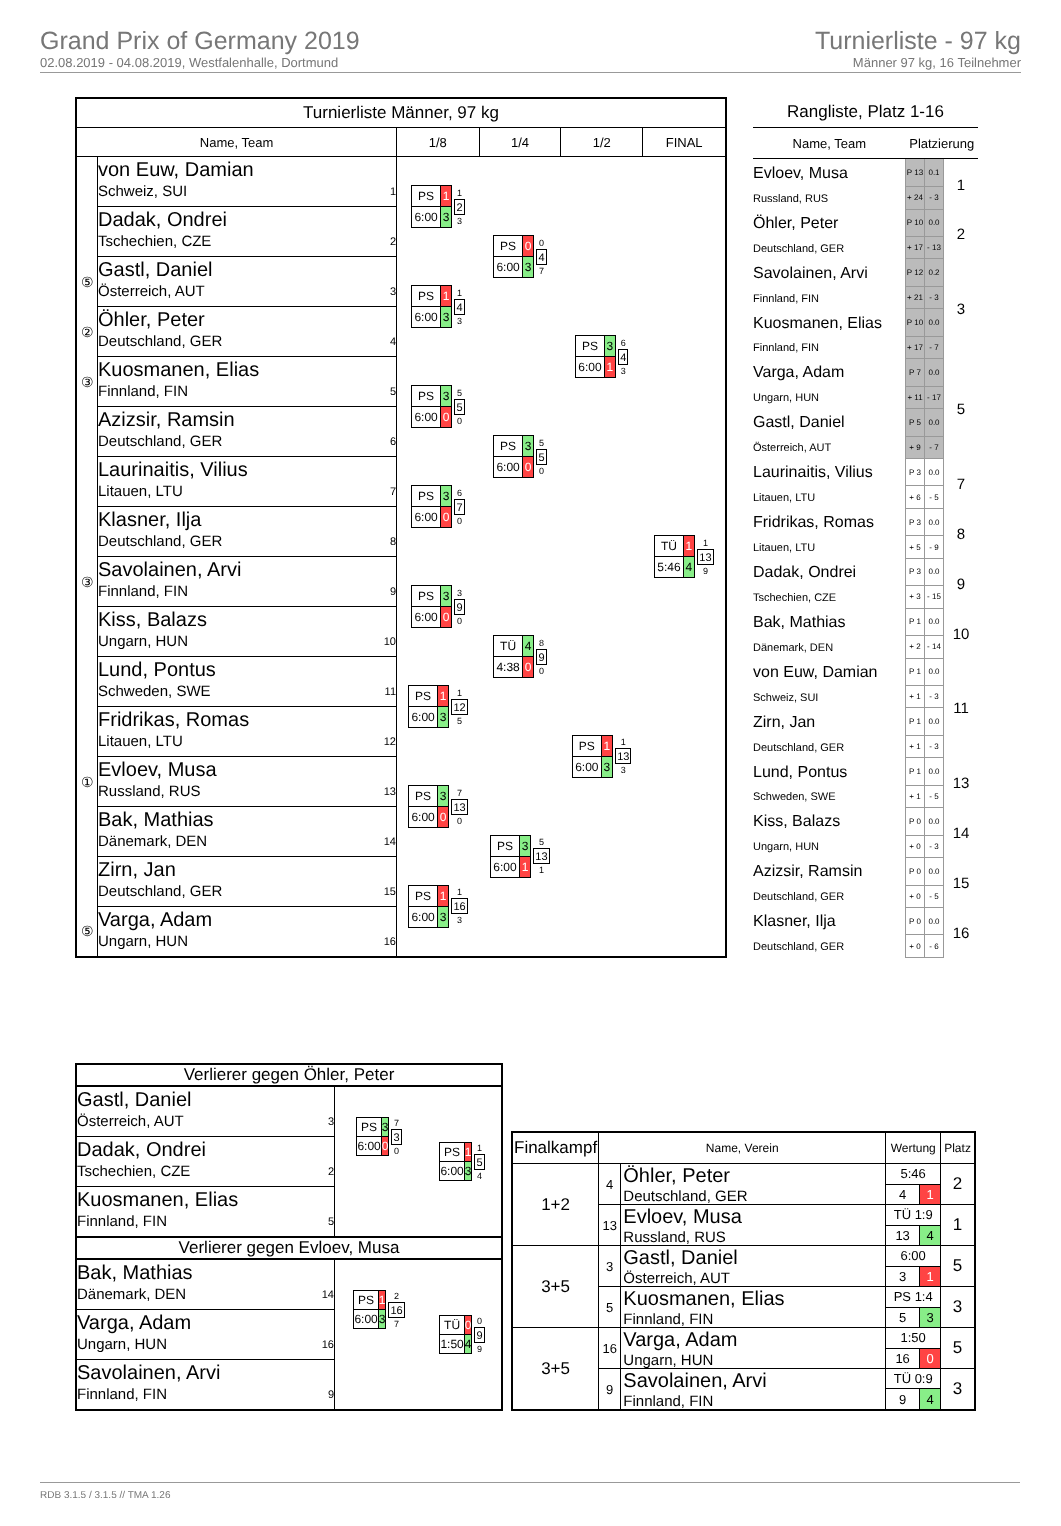Grand Prix of Germany 2019
02.08.2019 - 04.08.2019, Westfalenhalle, Dortmund
Turnierliste - 97 kg
Männer 97 kg, 16 Teilnehmer
| Turnierliste Männer, 97 kg | | | | | |
| --- | --- | --- | --- | --- | --- |
| Name, Team | | 1/8 | 1/4 | 1/2 | FINAL |
| | von Euw, Damian Schweiz, SUI 1 | / PS / 1 / / 6:00 / 3 / 1 2 3 | / PS / 0 / / 6:00 / 3 / 0 4 7 | / PS / 3 / / 6:00 / 1 / 6 4 3 | / TÜ / 1 / / 5:46 / 4 / 1 13 9 |
| | Dadak, Ondrei Tschechien, CZE 2 | | | | |
| ⑤ | Gastl, Daniel Österreich, AUT 3 | / PS / 1 / / 6:00 / 3 / 1 4 3 | | | |
| ② | Öhler, Peter Deutschland, GER 4 | | | | |
| ③ | Kuosmanen, Elias Finnland, FIN 5 | / PS / 3 / / 6:00 / 0 / 5 5 0 | / PS / 3 / / 6:00 / 0 / 5 5 0 | | |
| | Azizsir, Ramsin Deutschland, GER 6 | | | | |
| | Laurinaitis, Vilius Litauen, LTU 7 | / PS / 3 / / 6:00 / 0 / 6 7 0 | | | |
| | Klasner, Ilja Deutschland, GER 8 | | | | |
| ③ | Savolainen, Arvi Finnland, FIN 9 | / PS / 3 / / 6:00 / 0 / 3 9 0 | / TÜ / 4 / / 4:38 / 0 / 8 9 0 | / PS / 1 / / 6:00 / 3 / 1 13 3 | |
| | Kiss, Balazs Ungarn, HUN 10 | | | | |
| | Lund, Pontus Schweden, SWE 11 | / PS / 1 / / 6:00 / 3 / 1 12 5 | | | |
| | Fridrikas, Romas Litauen, LTU 12 | | | | |
| ① | Evloev, Musa Russland, RUS 13 | / PS / 3 / / 6:00 / 0 / 7 13 0 | / PS / 3 / / 6:00 / 1 / 5 13 1 | | |
| | Bak, Mathias Dänemark, DEN 14 | | | | |
| | Zirn, Jan Deutschland, GER 15 | / PS / 1 / / 6:00 / 3 / 1 16 3 | | | |
| ⑤ | Varga, Adam Ungarn, HUN 16 | | | | |
| Rangliste, Platz 1-16 | | | |
| --- | --- | --- | --- |
| Name, Team | Platzierung | | |
| Evloev, Musa | P 13 | 0.1 | 1 |
| Russland, RUS | + 24 | - 3 | |
| Öhler, Peter | P 10 | 0.0 | 2 |
| Deutschland, GER | + 17 | - 13 | |
| Savolainen, Arvi | P 12 | 0.2 | 3 |
| Finnland, FIN | + 21 | - 3 | |
| Kuosmanen, Elias | P 10 | 0.0 | |
| Finnland, FIN | + 17 | - 7 | |
| Varga, Adam | P 7 | 0.0 | 5 |
| Ungarn, HUN | + 11 | - 17 | |
| Gastl, Daniel | P 5 | 0.0 | |
| Österreich, AUT | + 9 | - 7 | |
| Laurinaitis, Vilius | P 3 | 0.0 | 7 |
| Litauen, LTU | + 6 | - 5 | |
| Fridrikas, Romas | P 3 | 0.0 | 8 |
| Litauen, LTU | + 5 | - 9 | |
| Dadak, Ondrei | P 3 | 0.0 | 9 |
| Tschechien, CZE | + 3 | - 15 | |
| Bak, Mathias | P 1 | 0.0 | 10 |
| Dänemark, DEN | + 2 | - 14 | |
| von Euw, Damian | P 1 | 0.0 | 11 |
| Schweiz, SUI | + 1 | - 3 | |
| Zirn, Jan | P 1 | 0.0 | |
| Deutschland, GER | + 1 | - 3 | |
| Lund, Pontus | P 1 | 0.0 | 13 |
| Schweden, SWE | + 1 | - 5 | |
| Kiss, Balazs | P 0 | 0.0 | 14 |
| Ungarn, HUN | + 0 | - 3 | |
| Azizsir, Ramsin | P 0 | 0.0 | 15 |
| Deutschland, GER | + 0 | - 5 | |
| Klasner, Ilja | P 0 | 0.0 | 16 |
| Deutschland, GER | + 0 | - 6 | |
| Verlierer gegen Öhler, Peter | | |
| Gastl, Daniel Österreich, AUT 3 | / PS / 3 / / 6:00 / 0 / 7 3 0 | / PS / 1 / / 6:00 / 3 / 1 5 4 |
| Dadak, Ondrei Tschechien, CZE 2 | | |
| Kuosmanen, Elias Finnland, FIN 5 | | |
| Verlierer gegen Evloev, Musa | | |
| Bak, Mathias Dänemark, DEN 14 | / PS / 1 / / 6:00 / 3 / 2 16 7 | / TÜ / 0 / / 1:50 / 4 / 0 9 9 |
| Varga, Adam Ungarn, HUN 16 | | |
| Savolainen, Arvi Finnland, FIN 9 | | |
| Finalkampf | Name, Verein | | Wertung | | Platz |
| --- | --- | --- | --- | --- | --- |
| 1+2 | 4 | Öhler, Peter Deutschland, GER | 5:46 | | 2 |
| | | | 4 | 1 | |
| | 13 | Evloev, Musa Russland, RUS | TÜ 1:9 | | 1 |
| | | | 13 | 4 | |
| 3+5 | 3 | Gastl, Daniel Österreich, AUT | 6:00 | | 5 |
| | | | 3 | 1 | |
| | 5 | Kuosmanen, Elias Finnland, FIN | PS 1:4 | | 3 |
| | | | 5 | 3 | |
| 3+5 | 16 | Varga, Adam Ungarn, HUN | 1:50 | | 5 |
| | | | 16 | 0 | |
| | 9 | Savolainen, Arvi Finnland, FIN | TÜ 0:9 | | 3 |
| | | | 9 | 4 | |
RDB 3.1.5 / 3.1.5 // TMA 1.26